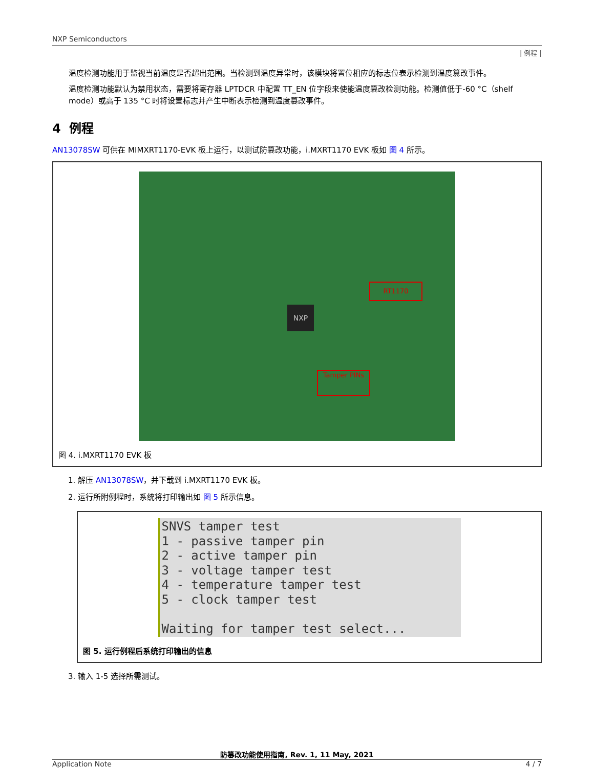NXP Semiconductors
| 例程 |
温度检测功能用于监视当前温度是否超出范围。当检测到温度异常时，该模块将置位相应的标志位表示检测到温度篡改事件。
温度检测功能默认为禁用状态，需要将寄存器 LPTDCR 中配置 TT_EN 位字段来使能温度篡改检测功能。检测值低于-60 °C（shelf mode）或高于 135 °C 时将设置标志并产生中断表示检测到温度篡改事件。
4 例程
AN13078SW 可供在 MIMXRT1170-EVK 板上运行，以测试防篡改功能，i.MXRT1170 EVK 板如 图 4 所示。
RT1170
Tamper PINs
NXP
图 4. i.MXRT1170 EVK 板
1. 解压 AN13078SW，并下载到 i.MXRT1170 EVK 板。
2. 运行所附例程时，系统将打印输出如 图 5 所示信息。
SNVS tamper test 1 - passive tamper pin 2 - active tamper pin 3 - voltage tamper test 4 - temperature tamper test 5 - clock tamper test Waiting for tamper test select...
图 5. 运行例程后系统打印输出的信息
3. 输入 1-5 选择所需测试。
防篡改功能使用指南, Rev. 1, 11 May, 2021
Application Note 4 / 7